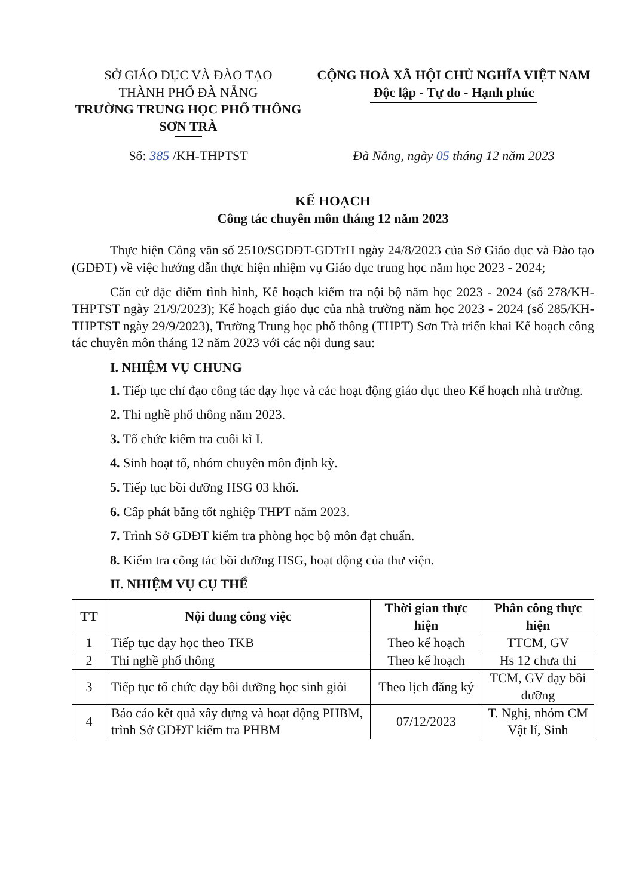SỞ GIÁO DỤC VÀ ĐÀO TẠO
THÀNH PHỐ ĐÀ NẴNG
TRƯỜNG TRUNG HỌC PHỔ THÔNG
SƠN TRÀ
CỘNG HOÀ XÃ HỘI CHỦ NGHĨA VIỆT NAM
Độc lập - Tự do - Hạnh phúc
Số: 385 /KH-THPTST Đà Nẵng, ngày 05 tháng 12 năm 2023
KẾ HOẠCH
Công tác chuyên môn tháng 12 năm 2023
Thực hiện Công văn số 2510/SGDĐT-GDTrH ngày 24/8/2023 của Sở Giáo dục và Đào tạo (GDĐT) về việc hướng dẫn thực hiện nhiệm vụ Giáo dục trung học năm học 2023 - 2024;
Căn cứ đặc điểm tình hình, Kế hoạch kiểm tra nội bộ năm học 2023 - 2024 (số 278/KH-THPTST ngày 21/9/2023); Kế hoạch giáo dục của nhà trường năm học 2023 - 2024 (số 285/KH-THPTST ngày 29/9/2023), Trường Trung học phổ thông (THPT) Sơn Trà triển khai Kế hoạch công tác chuyên môn tháng 12 năm 2023 với các nội dung sau:
I. NHIỆM VỤ CHUNG
1. Tiếp tục chỉ đạo công tác dạy học và các hoạt động giáo dục theo Kế hoạch nhà trường.
2. Thi nghề phổ thông năm 2023.
3. Tổ chức kiểm tra cuối kì I.
4. Sinh hoạt tổ, nhóm chuyên môn định kỳ.
5. Tiếp tục bồi dưỡng HSG 03 khối.
6. Cấp phát bằng tốt nghiệp THPT năm 2023.
7. Trình Sở GDĐT kiểm tra phòng học bộ môn đạt chuẩn.
8. Kiểm tra công tác bồi dưỡng HSG, hoạt động của thư viện.
II. NHIỆM VỤ CỤ THỂ
| TT | Nội dung công việc | Thời gian thực hiện | Phân công thực hiện |
| --- | --- | --- | --- |
| 1 | Tiếp tục dạy học theo TKB | Theo kế hoạch | TTCM, GV |
| 2 | Thi nghề phổ thông | Theo kế hoạch | Hs 12 chưa thi |
| 3 | Tiếp tục tổ chức dạy bồi dưỡng học sinh giỏi | Theo lịch đăng ký | TCM, GV dạy bồi dưỡng |
| 4 | Báo cáo kết quả xây dựng và hoạt động PHBM, trình Sở GDĐT kiểm tra PHBM | 07/12/2023 | T. Nghị, nhóm CM Vật lí, Sinh |